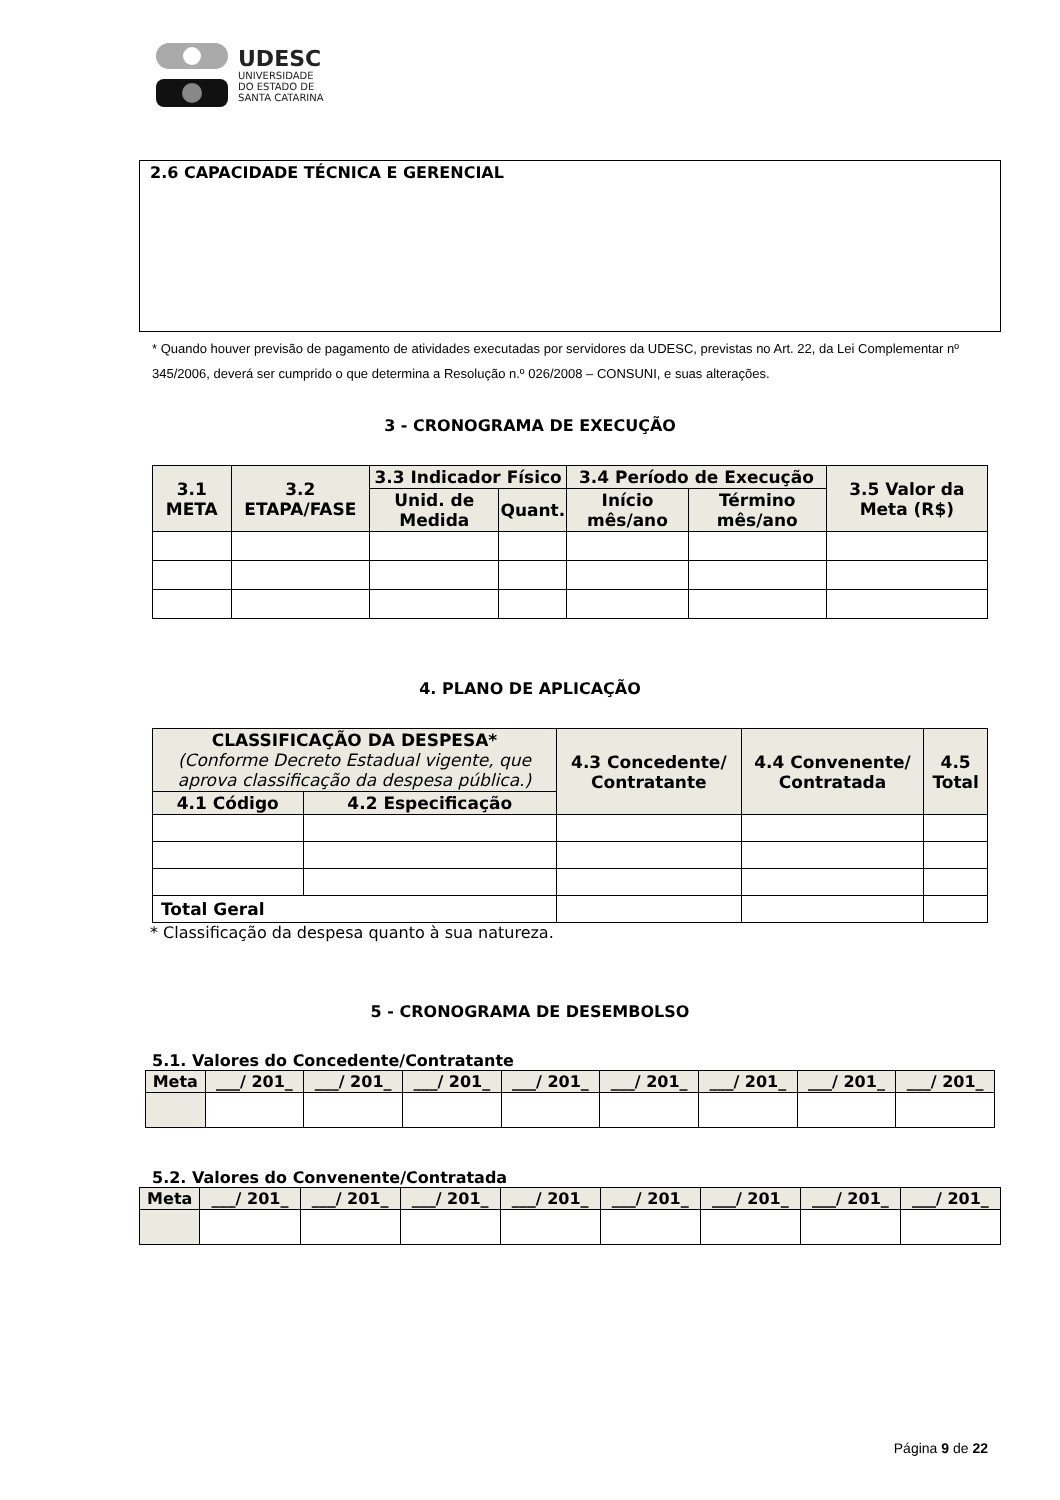UDESC
UNIVERSIDADE
DO ESTADO DE
SANTA CATARINA
2.6 CAPACIDADE TÉCNICA E GERENCIAL
* Quando houver previsão de pagamento de atividades executadas por servidores da UDESC, previstas no Art. 22, da Lei Complementar nº 345/2006, deverá ser cumprido o que determina a Resolução n.º 026/2008 – CONSUNI, e suas alterações.
3 - CRONOGRAMA DE EXECUÇÃO
| 3.1 META | 3.2 ETAPA/FASE | 3.3 Indicador Físico | | 3.4 Período de Execução | | 3.5 Valor da Meta (R$) |
| --- | --- | --- | --- | --- | --- | --- |
| | | Unid. de Medida | Quant. | Início mês/ano | Término mês/ano | |
4. PLANO DE APLICAÇÃO
| CLASSIFICAÇÃO DA DESPESA* (Conforme Decreto Estadual vigente, que aprova classificação da despesa pública.) | | 4.3 Concedente/ Contratante | 4.4 Convenente/ Contratada | 4.5 Total |
| --- | --- | --- | --- | --- |
| 4.1 Código | 4.2 Especificação | | | |
| Total Geral | | | | |
* Classificação da despesa quanto à sua natureza.
5 - CRONOGRAMA DE DESEMBOLSO
5.1. Valores do Concedente/Contratante
| Meta | ___/ 201_ | ___/ 201_ | ___/ 201_ | ___/ 201_ | ___/ 201_ | ___/ 201_ | ___/ 201_ | ___/ 201_ |
| --- | --- | --- | --- | --- | --- | --- | --- | --- |
5.2. Valores do Convenente/Contratada
| Meta | ___/ 201_ | ___/ 201_ | ___/ 201_ | ___/ 201_ | ___/ 201_ | ___/ 201_ | ___/ 201_ | ___/ 201_ |
| --- | --- | --- | --- | --- | --- | --- | --- | --- |
Página 9 de 22